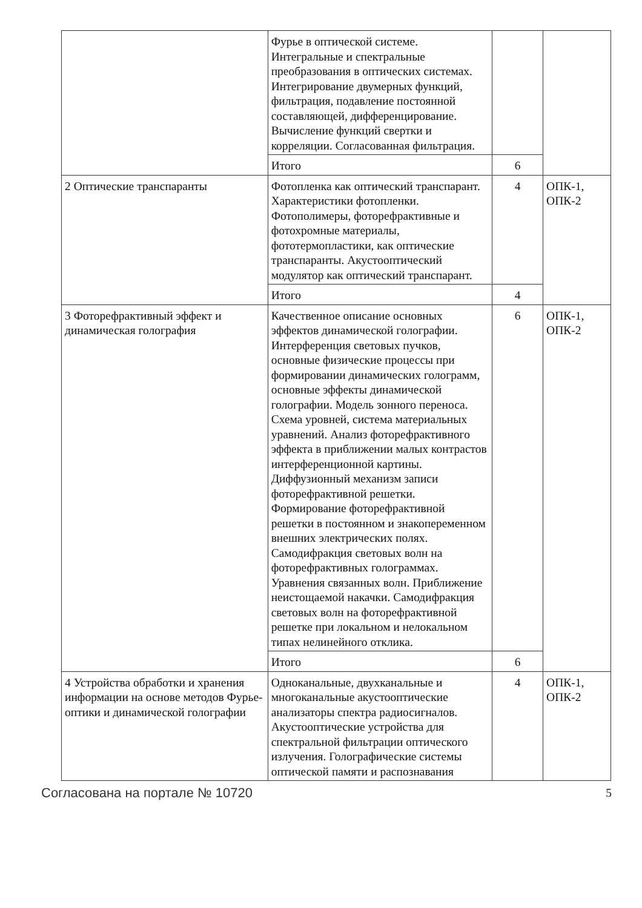| | Фурье в оптической системе. Интегральные и спектральные преобразования в оптических системах. Интегрирование двумерных функций, фильтрация, подавление постоянной составляющей, дифференцирование. Вычисление функций свертки и корреляции. Согласованная фильтрация. | | |
| | Итого | 6 | |
| 2 Оптические транспаранты | Фотопленка как оптический транспарант. Характеристики фотопленки. Фотополимеры, фоторефрактивные и фотохромные материалы, фототермопластики, как оптические транспаранты. Акустооптический модулятор как оптический транспарант. | 4 | ОПК-1, ОПК-2 |
| | Итого | 4 | |
| 3 Фоторефрактивный эффект и динамическая голография | Качественное описание основных эффектов динамической голографии. Интерференция световых пучков, основные физические процессы при формировании динамических голограмм, основные эффекты динамической голографии. Модель зонного переноса. Схема уровней, система материальных уравнений. Анализ фоторефрактивного эффекта в приближении малых контрастов интерференционной картины. Диффузионный механизм записи фоторефрактивной решетки. Формирование фоторефрактивной решетки в постоянном и знакопеременном внешних электрических полях. Самодифракция световых волн на фоторефрактивных голограммах. Уравнения связанных волн. Приближение неистощаемой накачки. Самодифракция световых волн на фоторефрактивной решетке при локальном и нелокальном типах нелинейного отклика. | 6 | ОПК-1, ОПК-2 |
| | Итого | 6 | |
| 4 Устройства обработки и хранения информации на основе методов Фурье-оптики и динамической голографии | Одноканальные, двухканальные и многоканальные акустооптические анализаторы спектра радиосигналов. Акустооптические устройства для спектральной фильтрации оптического излучения. Голографические системы оптической памяти и распознавания | 4 | ОПК-1, ОПК-2 |
Согласована на портале № 10720 5